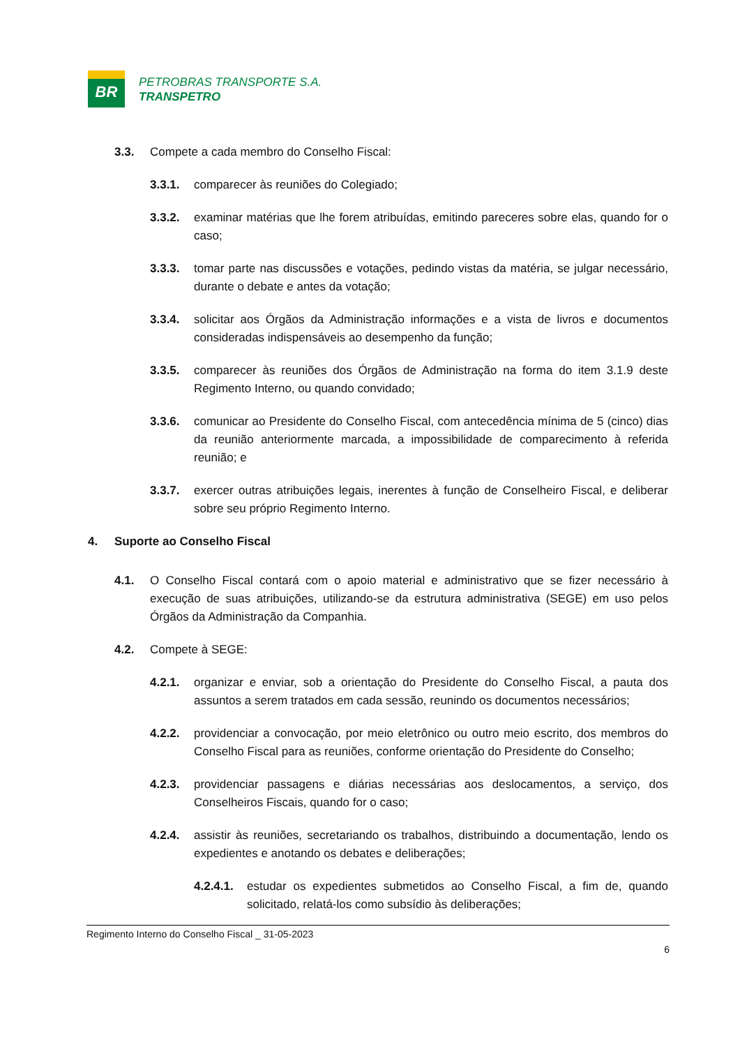BR
PETROBRAS TRANSPORTE S.A.
TRANSPETRO
3.3. Compete a cada membro do Conselho Fiscal:
3.3.1. comparecer às reuniões do Colegiado;
3.3.2. examinar matérias que lhe forem atribuídas, emitindo pareceres sobre elas, quando for o caso;
3.3.3. tomar parte nas discussões e votações, pedindo vistas da matéria, se julgar necessário, durante o debate e antes da votação;
3.3.4. solicitar aos Órgãos da Administração informações e a vista de livros e documentos consideradas indispensáveis ao desempenho da função;
3.3.5. comparecer às reuniões dos Órgãos de Administração na forma do item 3.1.9 deste Regimento Interno, ou quando convidado;
3.3.6. comunicar ao Presidente do Conselho Fiscal, com antecedência mínima de 5 (cinco) dias da reunião anteriormente marcada, a impossibilidade de comparecimento à referida reunião; e
3.3.7. exercer outras atribuições legais, inerentes à função de Conselheiro Fiscal, e deliberar sobre seu próprio Regimento Interno.
4. Suporte ao Conselho Fiscal
4.1. O Conselho Fiscal contará com o apoio material e administrativo que se fizer necessário à execução de suas atribuições, utilizando-se da estrutura administrativa (SEGE) em uso pelos Órgãos da Administração da Companhia.
4.2. Compete à SEGE:
4.2.1. organizar e enviar, sob a orientação do Presidente do Conselho Fiscal, a pauta dos assuntos a serem tratados em cada sessão, reunindo os documentos necessários;
4.2.2. providenciar a convocação, por meio eletrônico ou outro meio escrito, dos membros do Conselho Fiscal para as reuniões, conforme orientação do Presidente do Conselho;
4.2.3. providenciar passagens e diárias necessárias aos deslocamentos, a serviço, dos Conselheiros Fiscais, quando for o caso;
4.2.4. assistir às reuniões, secretariando os trabalhos, distribuindo a documentação, lendo os expedientes e anotando os debates e deliberações;
4.2.4.1. estudar os expedientes submetidos ao Conselho Fiscal, a fim de, quando solicitado, relatá-los como subsídio às deliberações;
Regimento Interno do Conselho Fiscal _ 31-05-2023
6